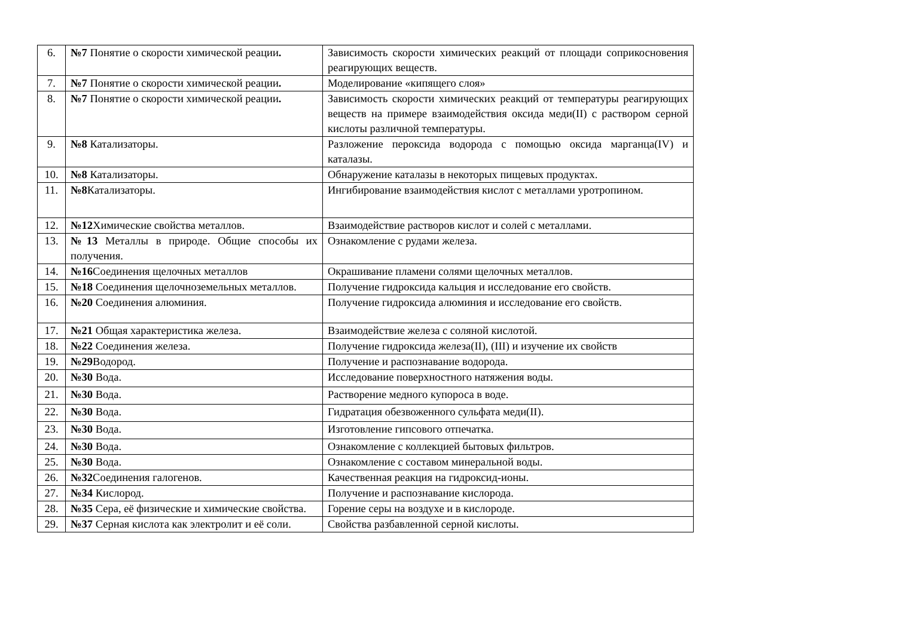| 6. | №7 Понятие о скорости химической реации . | Зависимость скорости химических реакций от площади соприкосновения реагирующих веществ. |
| 7. | №7 Понятие о скорости химической реации . | Моделирование «кипящего слоя» |
| 8. | №7 Понятие о скорости химической реации . | Зависимость скорости химических реакций от температуры реагирующих веществ на примере взаимодействия оксида меди(II) с раствором серной кислоты различной температуры. |
| 9. | №8 Катализаторы. | Разложение пероксида водорода с помощью оксида марганца(IV) и каталазы. |
| 10. | №8 Катализаторы. | Обнаружение каталазы в некоторых пищевых продуктах. |
| 11. | №8 Катализаторы. | Ингибирование взаимодействия кислот с металлами уротропином. |
| 12. | №12 Химические свойства металлов. | Взаимодействие растворов кислот и солей с металлами. |
| 13. | №13 Металлы в природе. Общие способы их получения. | Ознакомление с рудами железа. |
| 14. | №16 Соединения щелочных металлов | Окрашивание пламени солями щелочных металлов. |
| 15. | №18 Соединения щелочноземельных металлов. | Получение гидроксида кальция и исследование его свойств. |
| 16. | №20 Соединения алюминия. | Получение гидроксида алюминия и исследование его свойств. |
| 17. | №21 Общая характеристика железа. | Взаимодействие железа с соляной кислотой. |
| 18. | №22 Соединения железа. | Получение гидроксида железа(II), (III) и изучение их свойств |
| 19. | №29 Водород. | Получение и распознавание водорода. |
| 20. | №30 Вода. | Исследование поверхностного натяжения воды. |
| 21. | №30 Вода. | Растворение медного купороса в воде. |
| 22. | №30 Вода. | Гидратация обезвоженного сульфата меди(II). |
| 23. | №30 Вода. | Изготовление гипсового отпечатка. |
| 24. | №30 Вода. | Ознакомление с коллекцией бытовых фильтров. |
| 25. | №30 Вода. | Ознакомление с составом минеральной воды. |
| 26. | №32 Соединения галогенов. | Качественная реакция на гидроксид-ионы. |
| 27. | №34 Кислород. | Получение и распознавание кислорода. |
| 28. | №35 Сера, её физические и химические свойства. | Горение серы на воздухе и в кислороде. |
| 29. | №37 Серная кислота как электролит и её соли. | Свойства разбавленной серной кислоты. |